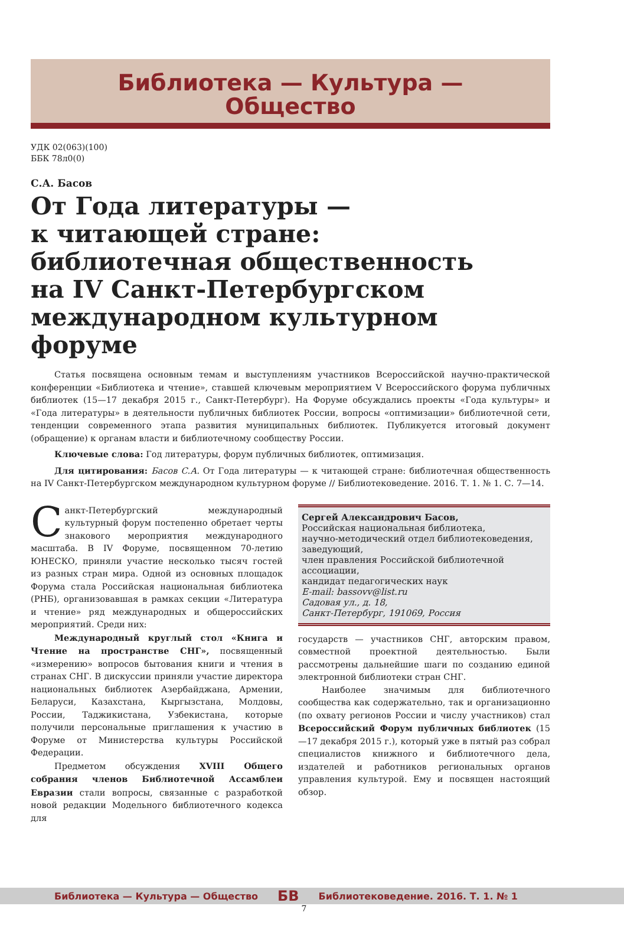Библиотека — Культура —
Общество
УДК 02(063)(100)
ББК 78л0(0)
С.А. Басов
От Года литературы —
к читающей стране:
библиотечная общественность
на IV Санкт-Петербургском
международном культурном форуме
Статья посвящена основным темам и выступлениям участников Всероссийской научно-практической конференции «Библиотека и чтение», ставшей ключевым мероприятием V Всероссийского форума публичных библиотек (15—17 декабря 2015 г., Санкт-Петербург). На Форуме обсуждались проекты «Года культуры» и «Года литературы» в деятельности публичных библиотек России, вопросы «оптимизации» библиотечной сети, тенденции современного этапа развития муниципальных библиотек. Публикуется итоговый документ (обращение) к органам власти и библиотечному сообществу России.
Ключевые слова: Год литературы, форум публичных библиотек, оптимизация.
Для цитирования: Басов С.А. От Года литературы — к читающей стране: библиотечная общественность на IV Санкт-Петербургском международном культурном форуме // Библиотековедение. 2016. Т. 1. № 1. С. 7—14.
Санкт-Петербургский международный культурный форум постепенно обретает черты знакового мероприятия международного масштаба. В IV Форуме, посвященном 70-летию ЮНЕСКО, приняли участие несколько тысяч гостей из разных стран мира. Одной из основных площадок Форума стала Российская национальная библиотека (РНБ), организовавшая в рамках секции «Литература и чтение» ряд международных и общероссийских мероприятий. Среди них:
Международный круглый стол «Книга и Чтение на пространстве СНГ», посвященный «измерению» вопросов бытования книги и чтения в странах СНГ. В дискуссии приняли участие директора национальных библиотек Азербайджана, Армении, Беларуси, Казахстана, Кыргызстана, Молдовы, России, Таджикистана, Узбекистана, которые получили персональные приглашения к участию в Форуме от Министерства культуры Российской Федерации.
Предметом обсуждения XVIII Общего собрания членов Библиотечной Ассамблеи Евразии стали вопросы, связанные с разработкой новой редакции Модельного библиотечного кодекса для
Сергей Александрович Басов,
Российская национальная библиотека,
научно-методический отдел библиотековедения,
заведующий,
член правления Российской библиотечной ассоциации,
кандидат педагогических наук
E-mail: bassovv@list.ru
Садовая ул., д. 18,
Санкт-Петербург, 191069, Россия
государств — участников СНГ, авторским правом, совместной проектной деятельностью. Были рассмотрены дальнейшие шаги по созданию единой электронной библиотеки стран СНГ.
Наиболее значимым для библиотечного сообщества как содержательно, так и организационно (по охвату регионов России и числу участников) стал Всероссийский Форум публичных библиотек (15—17 декабря 2015 г.), который уже в пятый раз собрал специалистов книжного и библиотечного дела, издателей и работников региональных органов управления культурой. Ему и посвящен настоящий обзор.
Библиотека — Культура — Общество БВ Библиотековедение. 2016. Т. 1. № 1
7